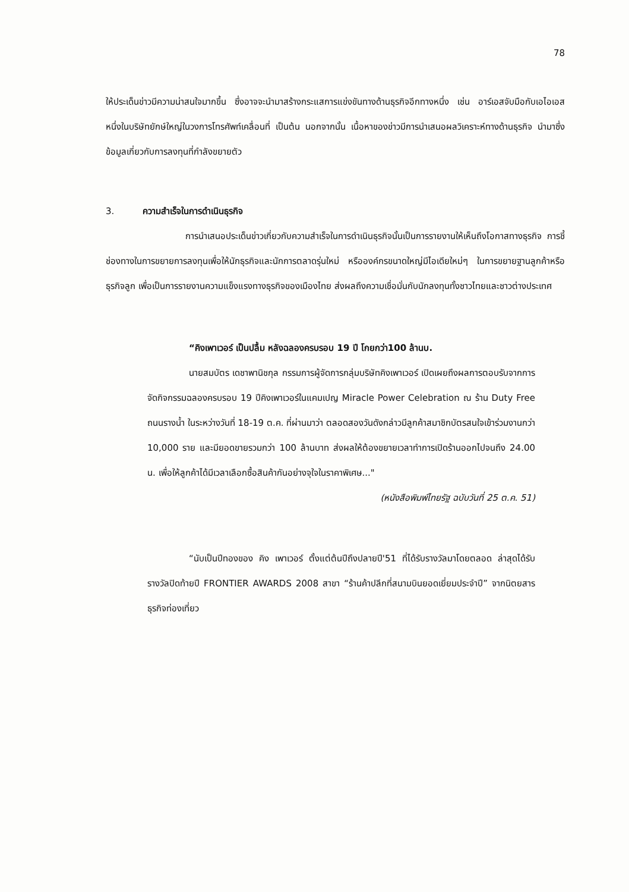78
ให้ประเด็นข่าวมีความน่าสนใจมากขึ้น ซึ่งอาจจะนำมาสร้างกระแสการแข่งขันทางด้านธุรกิจอีกทางหนึ่ง เช่น อาร์เอสจับมือกับเอไอเอส หนึ่งในบริษัทยักษ์ใหญ่ในวงการโทรศัพท์เคลื่อนที่ เป็นต้น นอกจากนั้น เนื้อหาของข่าวมีการนำเสนอผลวิเคราะห์ทางด้านธุรกิจ นำมาซึ่งข้อมูลเกี่ยวกับการลงทุนที่กำลังขยายตัว
3. ความสำเร็จในการดำเนินธุรกิจ
การนำเสนอประเด็นข่าวเกี่ยวกับความสำเร็จในการดำเนินธุรกิจนั้นเป็นการรายงานให้เห็นถึงโอกาสทางธุรกิจ การชี้ช่องทางในการขยายการลงทุนเพื่อให้นักธุรกิจและนักการตลาดรุ่นใหม่ หรือองค์กรขนาดใหญ่มีไอเดียใหม่ๆ ในการขยายฐานลูกค้าหรือธุรกิจลูก เพื่อเป็นการรายงานความแข็งแรงทางธุรกิจของเมืองไทย ส่งผลถึงความเชื่อมั่นกับนักลงทุนทั้งชาวไทยและชาวต่างประเทศ
“คิงเพาเวอร์ เป็นปลื้ม หลังฉลองครบรอบ 19 ปี โกยกว่า100 ล้านบ.
นายสมบัตร เดชาพานิชกุล กรรมการผู้จัดการกลุ่มบริษัทคิงเพาเวอร์ เปิดเผยถึงผลการตอบรับจากการจัดกิจกรรมฉลองครบรอบ 19 ปีคิงเพาเวอร์ในแคมเปญ Miracle Power Celebration ณ ร้าน Duty Free ถนนรางน้ำ ในระหว่างวันที่ 18-19 ต.ค. ที่ผ่านมาว่า ตลอดสองวันดังกล่าวมีลูกค้าสมาชิกบัตรสนใจเข้าร่วมงานกว่า 10,000 ราย และมียอดขายรวมกว่า 100 ล้านบาท ส่งผลให้ต้องขยายเวลาทำการเปิดร้านออกไปจนถึง 24.00 น. เพื่อให้ลูกค้าได้มีเวลาเลือกซื้อสินค้ากันอย่างจุใจในราคาพิเศษ..."
(หนังสือพิมพ์ไทยรัฐ ฉบับวันที่ 25 ต.ค. 51)
“นับเป็นปีทองของ คิง เพาเวอร์ ตั้งแต่ต้นปีถึงปลายปี'51 ที่ได้รับรางวัลมาโดยตลอด ล่าสุดได้รับรางวัลปิดท้ายปี FRONTIER AWARDS 2008 สาขา “ร้านค้าปลีกที่สนามบินยอดเยี่ยมประจำปี” จากนิตยสารธุรกิจท่องเที่ยว